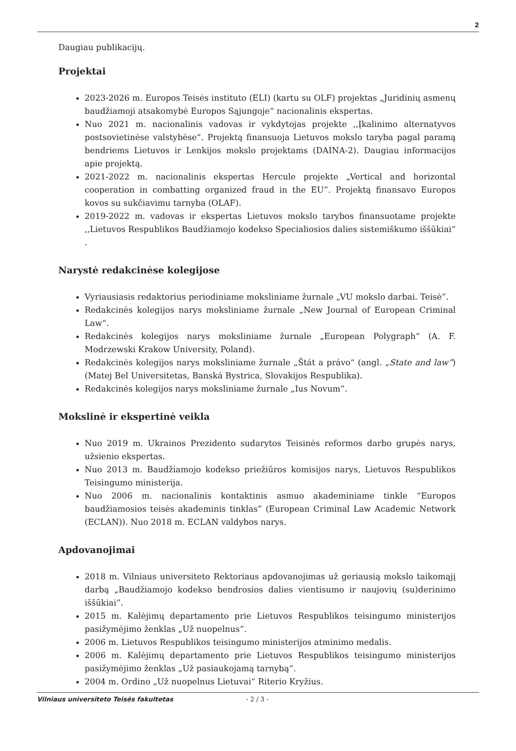2
Daugiau publikacijų.
Projektai
2023-2026 m. Europos Teisės instituto (ELI) (kartu su OLF) projektas „Juridinių asmenų baudžiamoji atsakomybė Europos Sąjungoje“ nacionalinis ekspertas.
Nuo 2021 m. nacionalinis vadovas ir vykdytojas projekte ,,Įkalinimo alternatyvos postsovietinėse valstybėse“. Projektą finansuoja Lietuvos mokslo taryba pagal paramą bendriems Lietuvos ir Lenkijos mokslo projektams (DAINA-2). Daugiau informacijos apie projektą.
2021-2022 m. nacionalinis ekspertas Hercule projekte „Vertical and horizontal cooperation in combatting organized fraud in the EU”. Projektą finansavo Europos kovos su sukčiavimu tarnyba (OLAF).
2019-2022 m. vadovas ir ekspertas Lietuvos mokslo tarybos finansuotame projekte ,,Lietuvos Respublikos Baudžiamojo kodekso Specialiosios dalies sistemiškumo iššūkiai“ .
Narystė redakcinėse kolegijose
Vyriausiasis redaktorius periodiniame moksliniame žurnale „VU mokslo darbai. Teisė”.
Redakcinės kolegijos narys moksliniame žurnale „New Journal of European Criminal Law“.
Redakcinės kolegijos narys moksliniame žurnale „European Polygraph“ (A. F. Modrzewski Krakow University, Poland).
Redakcinės kolegijos narys moksliniame žurnale „Štát a právo“ (angl. „State and law”) (Matej Bel Universitetas, Banská Bystrica, Slovakijos Respublika).
Redakcinės kolegijos narys moksliniame žurnale „Ius Novum”.
Mokslinė ir ekspertinė veikla
Nuo 2019 m. Ukrainos Prezidento sudarytos Teisinės reformos darbo grupės narys, užsienio ekspertas.
Nuo 2013 m. Baudžiamojo kodekso priežiūros komisijos narys, Lietuvos Respublikos Teisingumo ministerija.
Nuo 2006 m. nacionalinis kontaktinis asmuo akademiniame tinkle “Europos baudžiamosios teisės akademinis tinklas” (European Criminal Law Academic Network (ECLAN)). Nuo 2018 m. ECLAN valdybos narys.
Apdovanojimai
2018 m. Vilniaus universiteto Rektoriaus apdovanojimas už geriausią mokslo taikomąjį darbą „Baudžiamojo kodekso bendrosios dalies vientisumo ir naujovių (su)derinimo iššūkiai”.
2015 m. Kalėjimų departamento prie Lietuvos Respublikos teisingumo ministerijos pasižymėjimo ženklas „Už nuopelnus“.
2006 m. Lietuvos Respublikos teisingumo ministerijos atminimo medalis.
2006 m. Kalėjimų departamento prie Lietuvos Respublikos teisingumo ministerijos pasižymėjimo ženklas „Už pasiaukojamą tarnybą“.
2004 m. Ordino „Už nuopelnus Lietuvai“ Riterio Kryžius.
Vilniaus universiteto Teisės fakultetas - 2 / 3 -